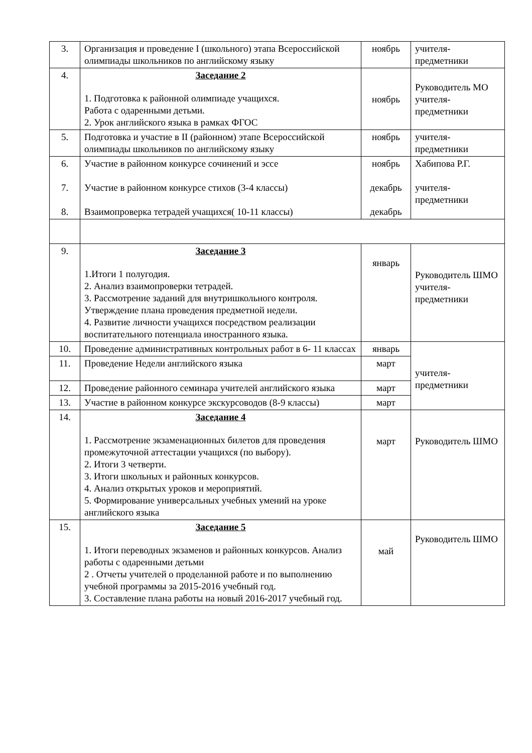| 3. | Организация и проведение I (школьного) этапа Всероссийской олимпиады школьников по английскому языку | ноябрь | учителя-предметники |
| 4. | Заседание 2 1. Подготовка к районной олимпиаде учащихся. Работа с одаренными детьми. 2. Урок английского языка в рамках ФГОС | ноябрь | Руководитель МО учителя-предметники |
| 5. | Подготовка и участие в II (районном) этапе Всероссийской олимпиады школьников по английскому языку | ноябрь | учителя-предметники |
| 6. 7. 8. | Участие в районном конкурсе сочинений и эссе Участие в районном конкурсе стихов (3-4 классы) Взаимопроверка тетрадей учащихся( 10-11 классы) | ноябрь декабрь декабрь | Хабипова Р.Г. учителя-предметники |
| 9. | Заседание 3 1.Итоги 1 полугодия. 2. Анализ взаимопроверки тетрадей. 3. Рассмотрение заданий для внутришкольного контроля. Утверждение плана проведения предметной недели. 4. Развитие личности учащихся посредством реализации воспитательного потенциала иностранного языка. | январь | Руководитель ШМО учителя-предметники |
| 10. | Проведение административных контрольных работ в 6- 11 классах | январь | учителя-предметники |
| 11. | Проведение Недели английского языка | март | |
| 12. | Проведение районного семинара учителей английского языка | март | |
| 13. | Участие в районном конкурсе экскурсоводов (8-9 классы) | март | |
| 14. | Заседание 4 1. Рассмотрение экзаменационных билетов для проведения промежуточной аттестации учащихся (по выбору). 2. Итоги 3 четверти. 3. Итоги школьных и районных конкурсов. 4. Анализ открытых уроков и мероприятий. 5. Формирование универсальных учебных умений на уроке английского языка | март | Руководитель ШМО |
| 15. | Заседание 5 1. Итоги переводных экзаменов и районных конкурсов. Анализ работы с одаренными детьми 2 . Отчеты учителей о проделанной работе и по выполнению учебной программы за 2015-2016 учебный год. 3. Составление плана работы на новый 2016-2017 учебный год. | май | Руководитель ШМО |